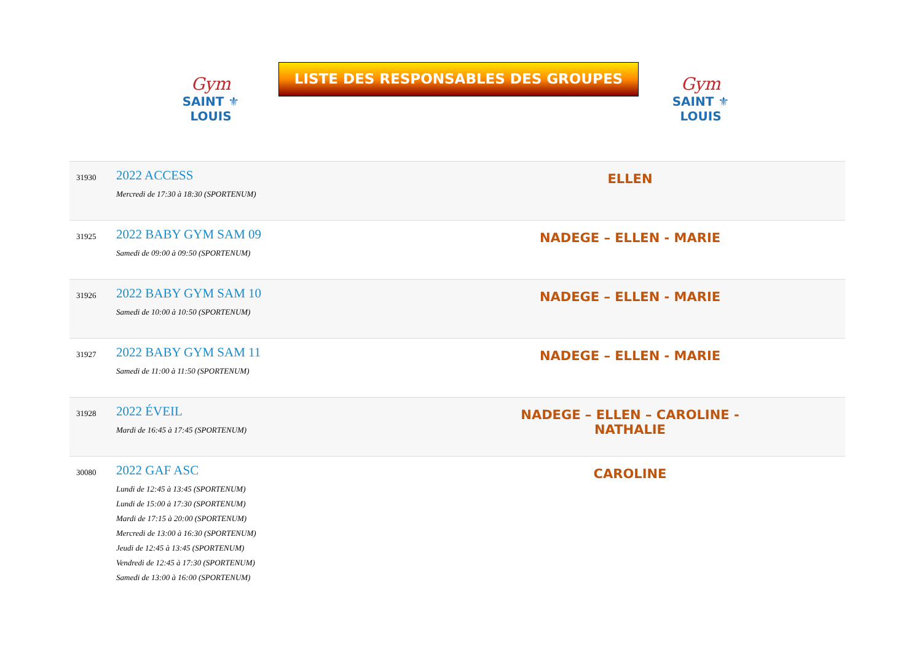Gym
SAINT ⚜ LOUIS
LISTE DES RESPONSABLES DES GROUPES
Gym
SAINT ⚜ LOUIS
| 31930 | 2022 ACCESS Mercredi de 17:30 à 18:30 (SPORTENUM) | ELLEN | |
| 31925 | 2022 BABY GYM SAM 09 Samedi de 09:00 à 09:50 (SPORTENUM) | NADEGE – ELLEN - MARIE | |
| 31926 | 2022 BABY GYM SAM 10 Samedi de 10:00 à 10:50 (SPORTENUM) | NADEGE – ELLEN - MARIE | |
| 31927 | 2022 BABY GYM SAM 11 Samedi de 11:00 à 11:50 (SPORTENUM) | NADEGE – ELLEN - MARIE | |
| 31928 | 2022 ÉVEIL Mardi de 16:45 à 17:45 (SPORTENUM) | NADEGE – ELLEN – CAROLINE - NATHALIE | |
| 30080 | 2022 GAF ASC Lundi de 12:45 à 13:45 (SPORTENUM) Lundi de 15:00 à 17:30 (SPORTENUM) Mardi de 17:15 à 20:00 (SPORTENUM) Mercredi de 13:00 à 16:30 (SPORTENUM) Jeudi de 12:45 à 13:45 (SPORTENUM) Vendredi de 12:45 à 17:30 (SPORTENUM) Samedi de 13:00 à 16:00 (SPORTENUM) | CAROLINE | |